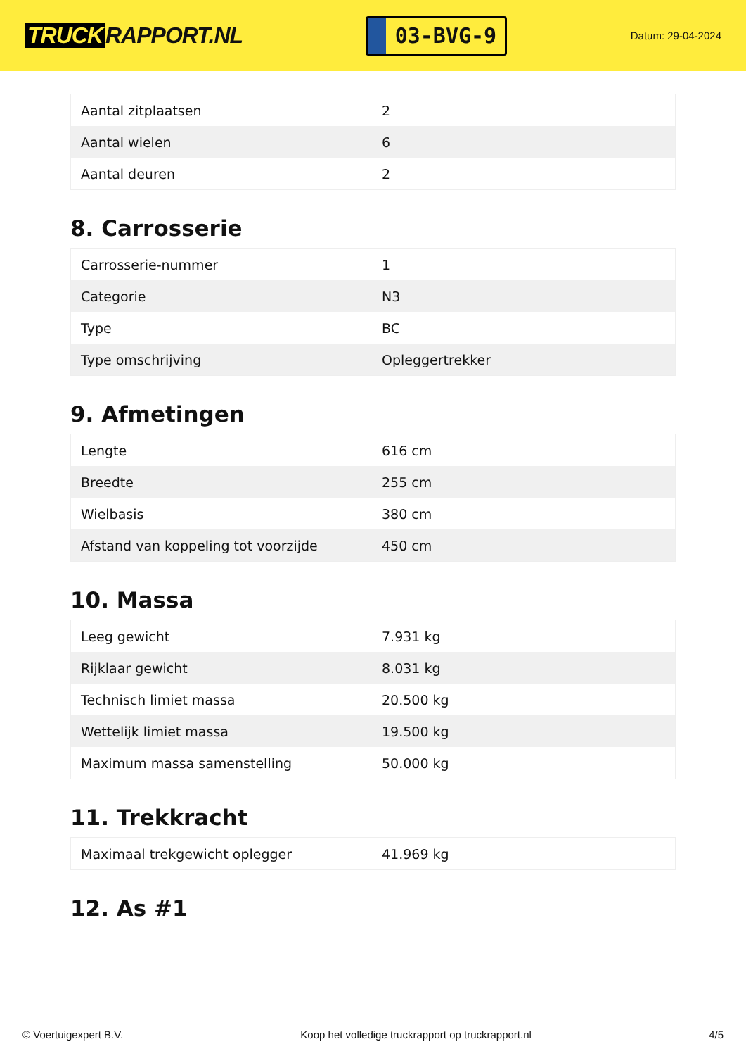TRUCK RAPPORT.NL
03-BVG-9
Datum: 29-04-2024
| Aantal zitplaatsen | 2 |
| Aantal wielen | 6 |
| Aantal deuren | 2 |
8. Carrosserie
| Carrosserie-nummer | 1 |
| Categorie | N3 |
| Type | BC |
| Type omschrijving | Opleggertrekker |
9. Afmetingen
| Lengte | 616 cm |
| Breedte | 255 cm |
| Wielbasis | 380 cm |
| Afstand van koppeling tot voorzijde | 450 cm |
10. Massa
| Leeg gewicht | 7.931 kg |
| Rijklaar gewicht | 8.031 kg |
| Technisch limiet massa | 20.500 kg |
| Wettelijk limiet massa | 19.500 kg |
| Maximum massa samenstelling | 50.000 kg |
11. Trekkracht
| Maximaal trekgewicht oplegger | 41.969 kg |
12. As #1
© Voertuigexpert B.V. Koop het volledige truckrapport op truckrapport.nl 4/5